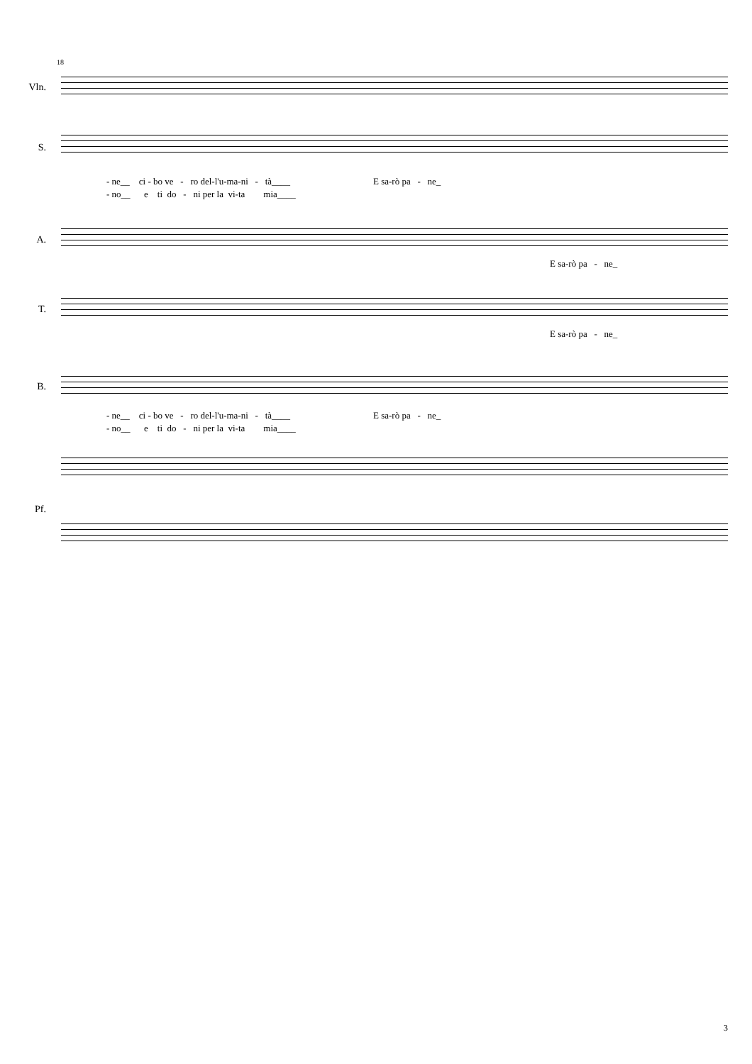18
Vln.
S.
- ne__ ci - bo ve - ro del-l'u-ma-ni - tà____ E sa-rò pa - ne_
- no__ e ti do - ni per la vi-ta mia____
A.
E sa-rò pa - ne_
T.
E sa-rò pa - ne_
B.
- ne__ ci - bo ve - ro del-l'u-ma-ni - tà____ E sa-rò pa - ne_
- no__ e ti do - ni per la vi-ta mia____
Pf.
3